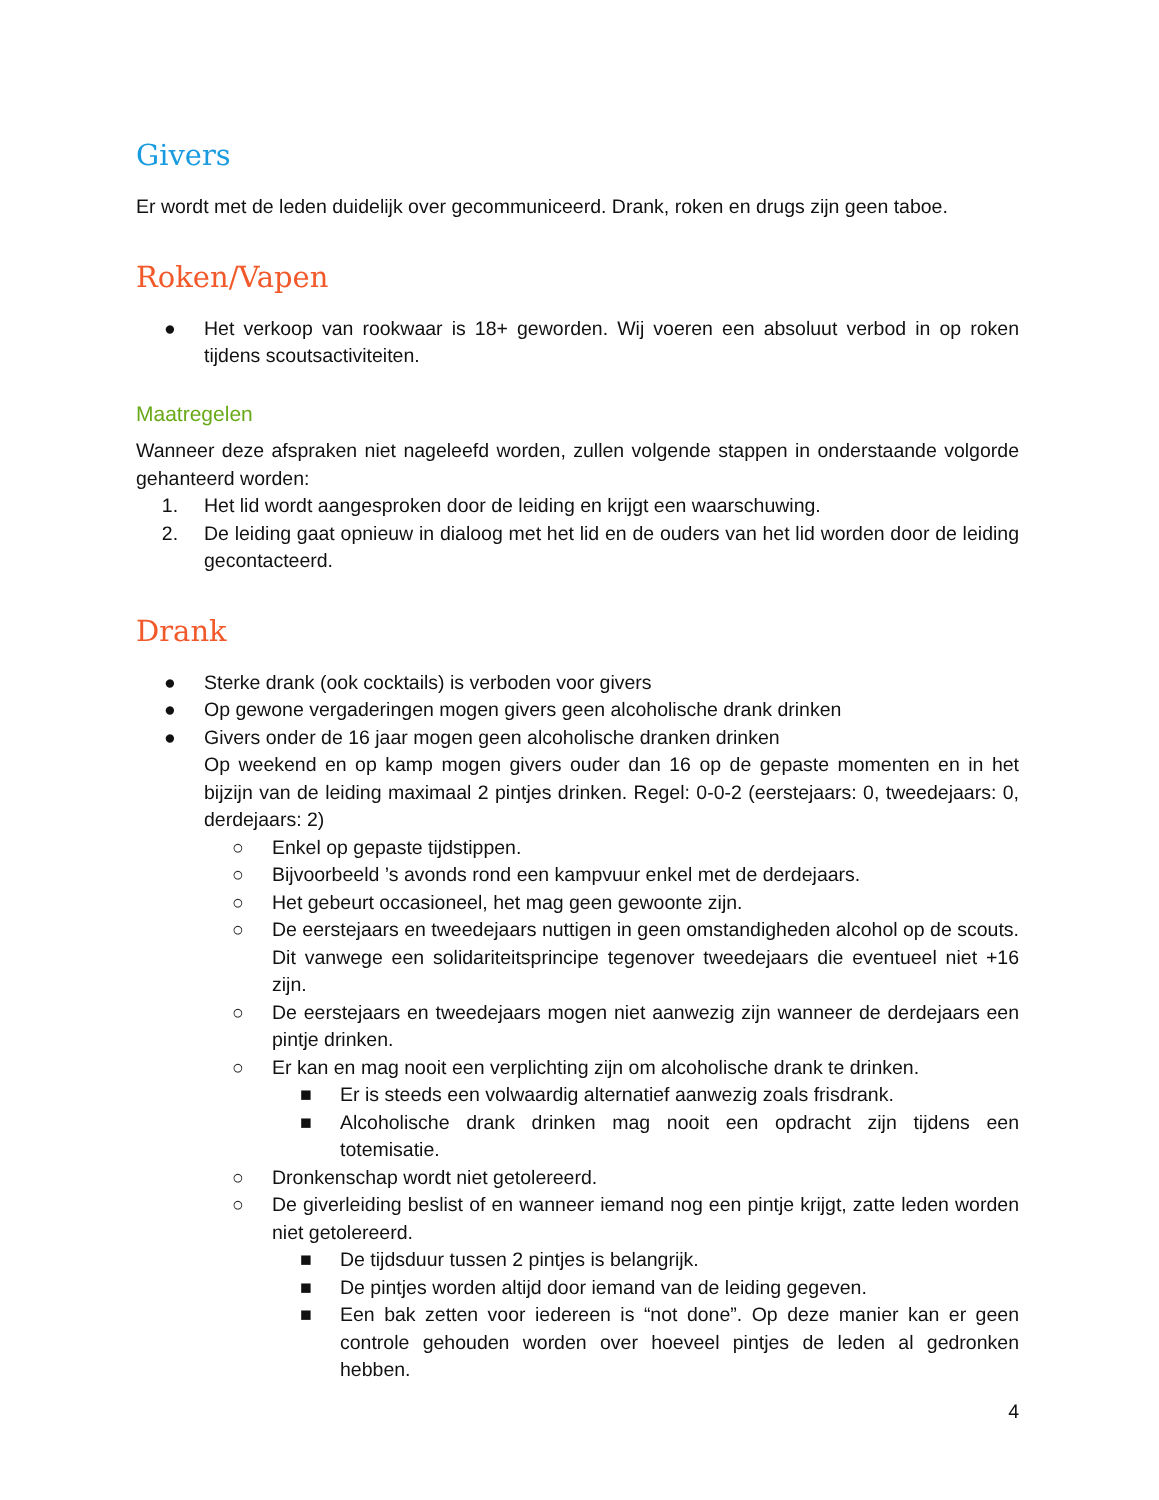Givers
Er wordt met de leden duidelijk over gecommuniceerd. Drank, roken en drugs zijn geen taboe.
Roken/Vapen
● Het verkoop van rookwaar is 18+ geworden. Wij voeren een absoluut verbod in op roken tijdens scoutsactiviteiten.
Maatregelen
Wanneer deze afspraken niet nageleefd worden, zullen volgende stappen in onderstaande volgorde gehanteerd worden:
1. Het lid wordt aangesproken door de leiding en krijgt een waarschuwing.
2. De leiding gaat opnieuw in dialoog met het lid en de ouders van het lid worden door de leiding gecontacteerd.
Drank
● Sterke drank (ook cocktails) is verboden voor givers
● Op gewone vergaderingen mogen givers geen alcoholische drank drinken
● Givers onder de 16 jaar mogen geen alcoholische dranken drinken
Op weekend en op kamp mogen givers ouder dan 16 op de gepaste momenten en in het bijzijn van de leiding maximaal 2 pintjes drinken. Regel: 0-0-2 (eerstejaars: 0, tweedejaars: 0, derdejaars: 2)
○ Enkel op gepaste tijdstippen.
○ Bijvoorbeeld ’s avonds rond een kampvuur enkel met de derdejaars.
○ Het gebeurt occasioneel, het mag geen gewoonte zijn.
○ De eerstejaars en tweedejaars nuttigen in geen omstandigheden alcohol op de scouts. Dit vanwege een solidariteitsprincipe tegenover tweedejaars die eventueel niet +16 zijn.
○ De eerstejaars en tweedejaars mogen niet aanwezig zijn wanneer de derdejaars een pintje drinken.
○ Er kan en mag nooit een verplichting zijn om alcoholische drank te drinken.
■ Er is steeds een volwaardig alternatief aanwezig zoals frisdrank.
■ Alcoholische drank drinken mag nooit een opdracht zijn tijdens een totemisatie.
○ Dronkenschap wordt niet getolereerd.
○ De giverleiding beslist of en wanneer iemand nog een pintje krijgt, zatte leden worden niet getolereerd.
■ De tijdsduur tussen 2 pintjes is belangrijk.
■ De pintjes worden altijd door iemand van de leiding gegeven.
■ Een bak zetten voor iedereen is “not done”. Op deze manier kan er geen controle gehouden worden over hoeveel pintjes de leden al gedronken hebben.
4